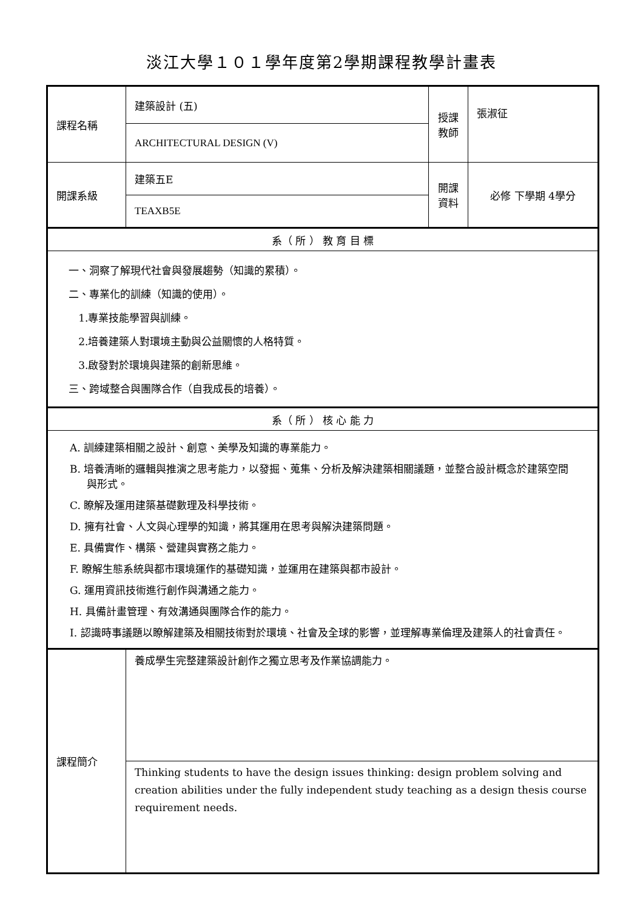淡江大學１０１學年度第2學期課程教學計畫表
| 課程名稱 | 建築設計 (五) | 授課 教師 | 張淑征 |
| | ARCHITECTURAL DESIGN (V) | | |
| 開課系級 | 建築五E | 開課 資料 | 必修 下學期 4學分 |
| | TEAXB5E | | |
| 系（ 所 ） 教 育 目 標 | | | |
| 一、洞察了解現代社會與發展趨勢（知識的累積）。 二、專業化的訓練（知識的使用）。 1.專業技能學習與訓練。 2.培養建築人對環境主動與公益關懷的人格特質。 3.啟發對於環境與建築的創新思維。 三、跨域整合與團隊合作（自我成長的培養）。 | | | |
| 系（ 所 ） 核 心 能 力 | | | |
| A. 訓練建築相關之設計、創意、美學及知識的專業能力。 B. 培養清晰的邏輯與推演之思考能力，以發掘、蒐集、分析及解決建築相關議題，並整合設計概念於建築空間與形式。 C. 瞭解及運用建築基礎數理及科學技術。 D. 擁有社會、人文與心理學的知識，將其運用在思考與解決建築問題。 E. 具備實作、構築、營建與實務之能力。 F. 瞭解生態系統與都市環境運作的基礎知識，並運用在建築與都市設計。 G. 運用資訊技術進行創作與溝通之能力。 H. 具備計畫管理、有效溝通與團隊合作的能力。 I. 認識時事議題以瞭解建築及相關技術對於環境、社會及全球的影響，並理解專業倫理及建築人的社會責任。 | | | |
| 課程簡介 | 養成學生完整建築設計創作之獨立思考及作業協調能力。 | | |
| | Thinking students to have the design issues thinking: design problem solving and creation abilities under the fully independent study teaching as a design thesis course requirement needs. | | |